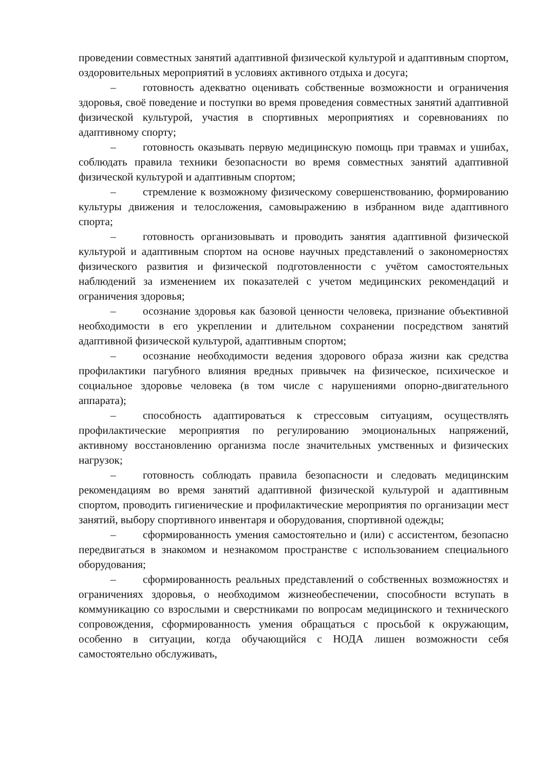проведении совместных занятий адаптивной физической культурой и адаптивным спортом, оздоровительных мероприятий в условиях активного отдыха и досуга;
– готовность адекватно оценивать собственные возможности и ограничения здоровья, своё поведение и поступки во время проведения совместных занятий адаптивной физической культурой, участия в спортивных мероприятиях и соревнованиях по адаптивному спорту;
– готовность оказывать первую медицинскую помощь при травмах и ушибах, соблюдать правила техники безопасности во время совместных занятий адаптивной физической культурой и адаптивным спортом;
– стремление к возможному физическому совершенствованию, формированию культуры движения и телосложения, самовыражению в избранном виде адаптивного спорта;
– готовность организовывать и проводить занятия адаптивной физической культурой и адаптивным спортом на основе научных представлений о закономерностях физического развития и физической подготовленности с учётом самостоятельных наблюдений за изменением их показателей с учетом медицинских рекомендаций и ограничения здоровья;
– осознание здоровья как базовой ценности человека, признание объективной необходимости в его укреплении и длительном сохранении посредством занятий адаптивной физической культурой, адаптивным спортом;
– осознание необходимости ведения здорового образа жизни как средства профилактики пагубного влияния вредных привычек на физическое, психическое и социальное здоровье человека (в том числе с нарушениями опорно-двигательного аппарата);
– способность адаптироваться к стрессовым ситуациям, осуществлять профилактические мероприятия по регулированию эмоциональных напряжений, активному восстановлению организма после значительных умственных и физических нагрузок;
– готовность соблюдать правила безопасности и следовать медицинским рекомендациям во время занятий адаптивной физической культурой и адаптивным спортом, проводить гигиенические и профилактические мероприятия по организации мест занятий, выбору спортивного инвентаря и оборудования, спортивной одежды;
– сформированность умения самостоятельно и (или) с ассистентом, безопасно передвигаться в знакомом и незнакомом пространстве с использованием специального оборудования;
– сформированность реальных представлений о собственных возможностях и ограничениях здоровья, о необходимом жизнеобеспечении, способности вступать в коммуникацию со взрослыми и сверстниками по вопросам медицинского и технического сопровождения, сформированность умения обращаться с просьбой к окружающим, особенно в ситуации, когда обучающийся с НОДА лишен возможности себя самостоятельно обслуживать,